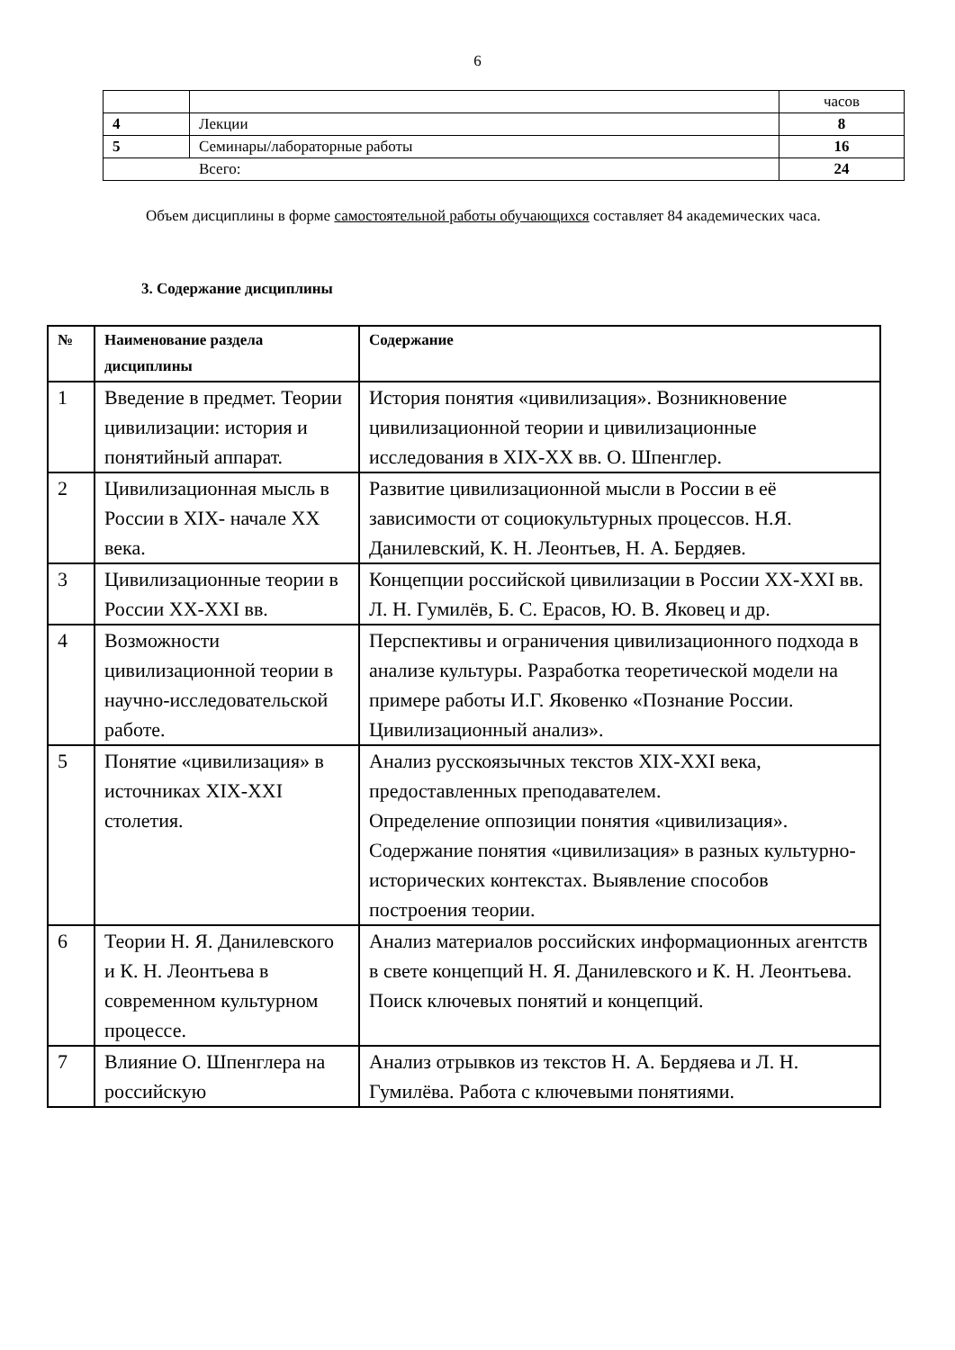6
| | | часов |
| 4 | Лекции | 8 |
| 5 | Семинары/лабораторные работы | 16 |
| Всего: | | 24 |
Объем дисциплины в форме самостоятельной работы обучающихся составляет 84 академических часа.
3. Содержание дисциплины
| № | Наименование раздела дисциплины | Содержание |
| --- | --- | --- |
| 1 | Введение в предмет. Теории цивилизации: история и понятийный аппарат. | История понятия «цивилизация». Возникновение цивилизационной теории и цивилизационные исследования в XIX-XX вв. О. Шпенглер. |
| 2 | Цивилизационная мысль в России в XIX- начале XX века. | Развитие цивилизационной мысли в России в её зависимости от социокультурных процессов. Н.Я. Данилевский, К. Н. Леонтьев, Н. А. Бердяев. |
| 3 | Цивилизационные теории в России XX-XXI вв. | Концепции российской цивилизации в России XX-XXI вв. Л. Н. Гумилёв, Б. С. Ерасов, Ю. В. Яковец и др. |
| 4 | Возможности цивилизационной теории в научно-исследовательской работе. | Перспективы и ограничения цивилизационного подхода в анализе культуры. Разработка теоретической модели на примере работы И.Г. Яковенко «Познание России. Цивилизационный анализ». |
| 5 | Понятие «цивилизация» в источниках XIX-XXI столетия. | Анализ русскоязычных текстов XIX-XXI века, предоставленных преподавателем. Определение оппозиции понятия «цивилизация». Содержание понятия «цивилизация» в разных культурно-исторических контекстах. Выявление способов построения теории. |
| 6 | Теории Н. Я. Данилевского и К. Н. Леонтьева в современном культурном процессе. | Анализ материалов российских информационных агентств в свете концепций Н. Я. Данилевского и К. Н. Леонтьева. Поиск ключевых понятий и концепций. |
| 7 | Влияние О. Шпенглера на российскую | Анализ отрывков из текстов Н. А. Бердяева и Л. Н. Гумилёва. Работа с ключевыми понятиями. |